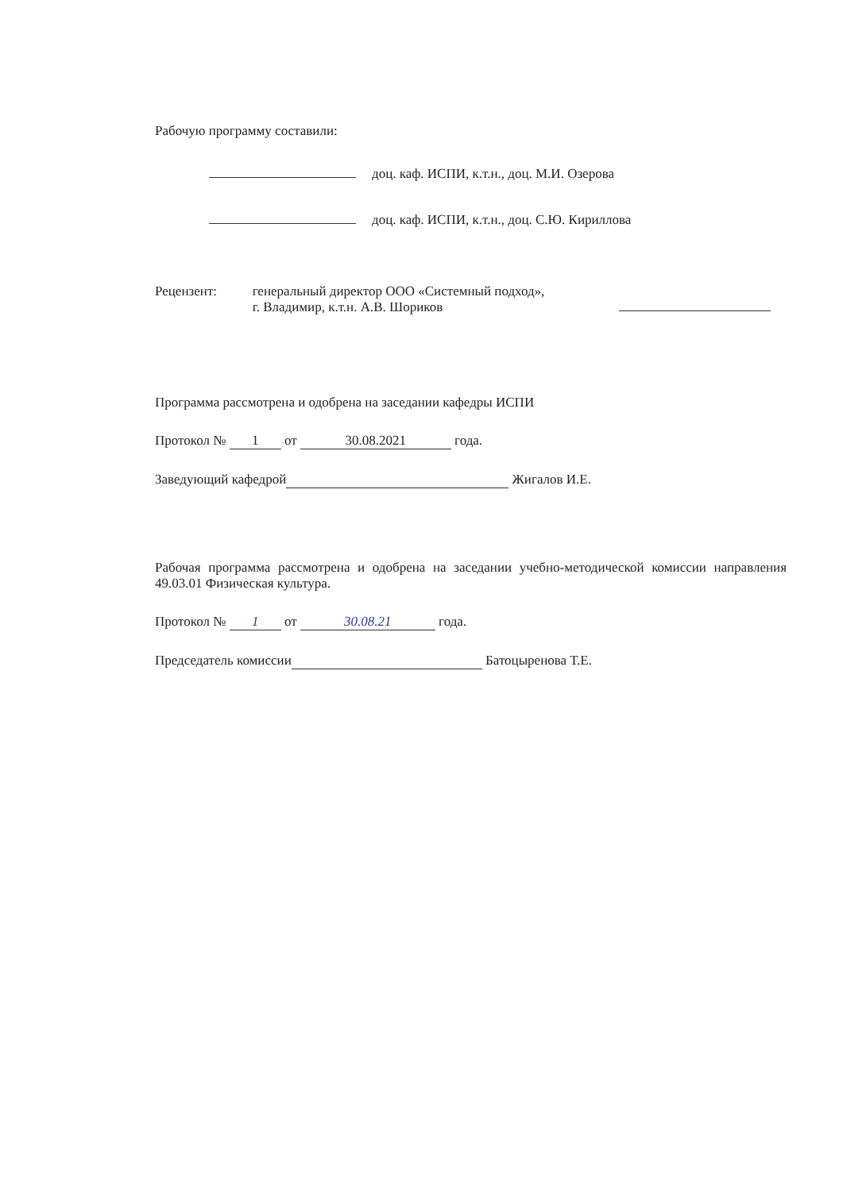Рабочую программу составили:
доц. каф. ИСПИ, к.т.н., доц. М.И. Озерова
доц. каф. ИСПИ, к.т.н., доц. С.Ю. Кириллова
Рецензент: генеральный директор ООО «Системный подход»,
г. Владимир, к.т.н. А.В. Шориков
Программа рассмотрена и одобрена на заседании кафедры ИСПИ
Протокол № 1 от 30.08.2021 года.
Заведующий кафедрой Жигалов И.Е.
Рабочая программа рассмотрена и одобрена на заседании учебно-методической комиссии направления 49.03.01 Физическая культура.
Протокол № 1 от 30.08.21 года.
Председатель комиссии Батоцыренова Т.Е.